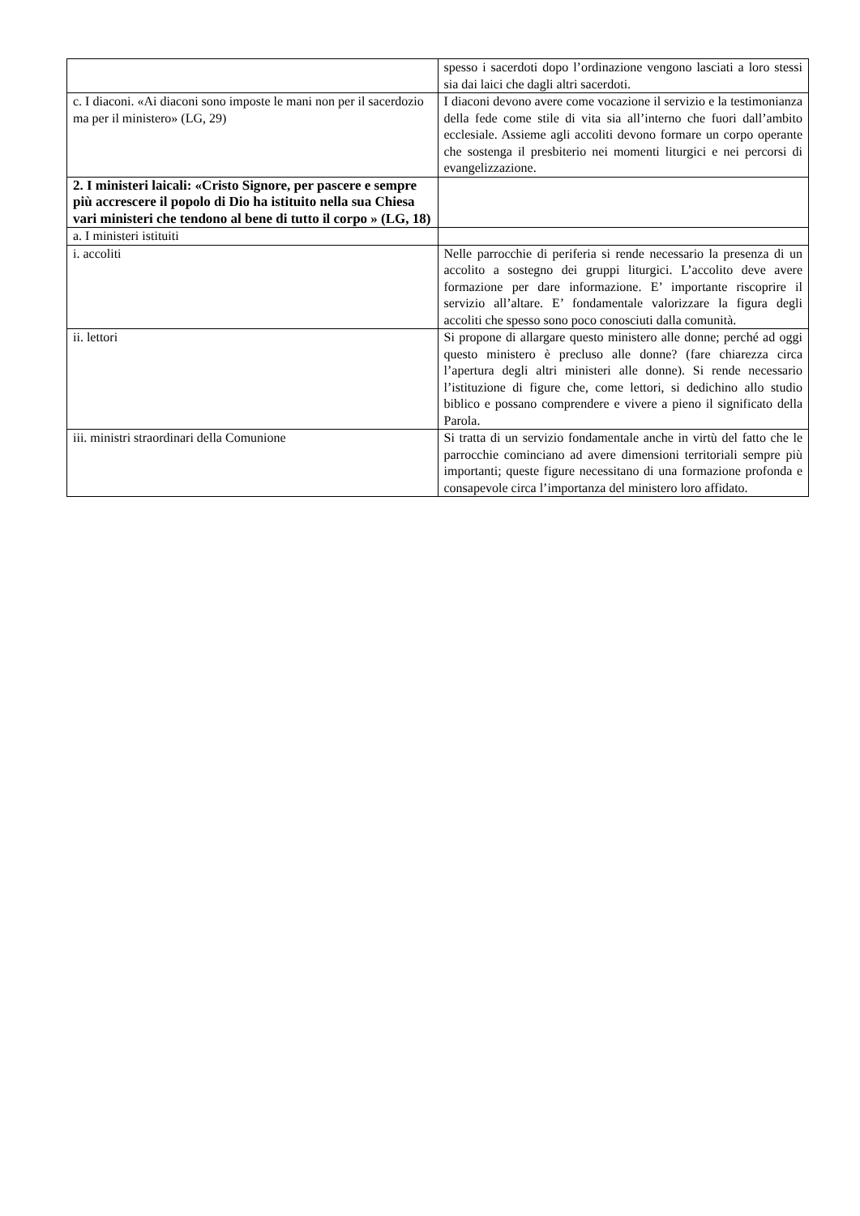| | spesso i sacerdoti dopo l’ordinazione vengono lasciati a loro stessi sia dai laici che dagli altri sacerdoti. |
| c. I diaconi. «Ai diaconi sono imposte le mani non per il sacerdozio ma per il ministero» (LG, 29) | I diaconi devono avere come vocazione il servizio e la testimonianza della fede come stile di vita sia all’interno che fuori dall’ambito ecclesiale. Assieme agli accoliti devono formare un corpo operante che sostenga il presbiterio nei momenti liturgici e nei percorsi di evangelizzazione. |
| 2. I ministeri laicali: «Cristo Signore, per pascere e sempre più accrescere il popolo di Dio ha istituito nella sua Chiesa vari ministeri che tendono al bene di tutto il corpo » (LG, 18) | |
| a. I ministeri istituiti | |
| i. accoliti | Nelle parrocchie di periferia si rende necessario la presenza di un accolito a sostegno dei gruppi liturgici. L’accolito deve avere formazione per dare informazione. E’ importante riscoprire il servizio all’altare. E’ fondamentale valorizzare la figura degli accoliti che spesso sono poco conosciuti dalla comunità. |
| ii. lettori | Si propone di allargare questo ministero alle donne; perché ad oggi questo ministero è precluso alle donne? (fare chiarezza circa l’apertura degli altri ministeri alle donne). Si rende necessario l’istituzione di figure che, come lettori, si dedichino allo studio biblico e possano comprendere e vivere a pieno il significato della Parola. |
| iii. ministri straordinari della Comunione | Si tratta di un servizio fondamentale anche in virtù del fatto che le parrocchie cominciano ad avere dimensioni territoriali sempre più importanti; queste figure necessitano di una formazione profonda e consapevole circa l’importanza del ministero loro affidato. |